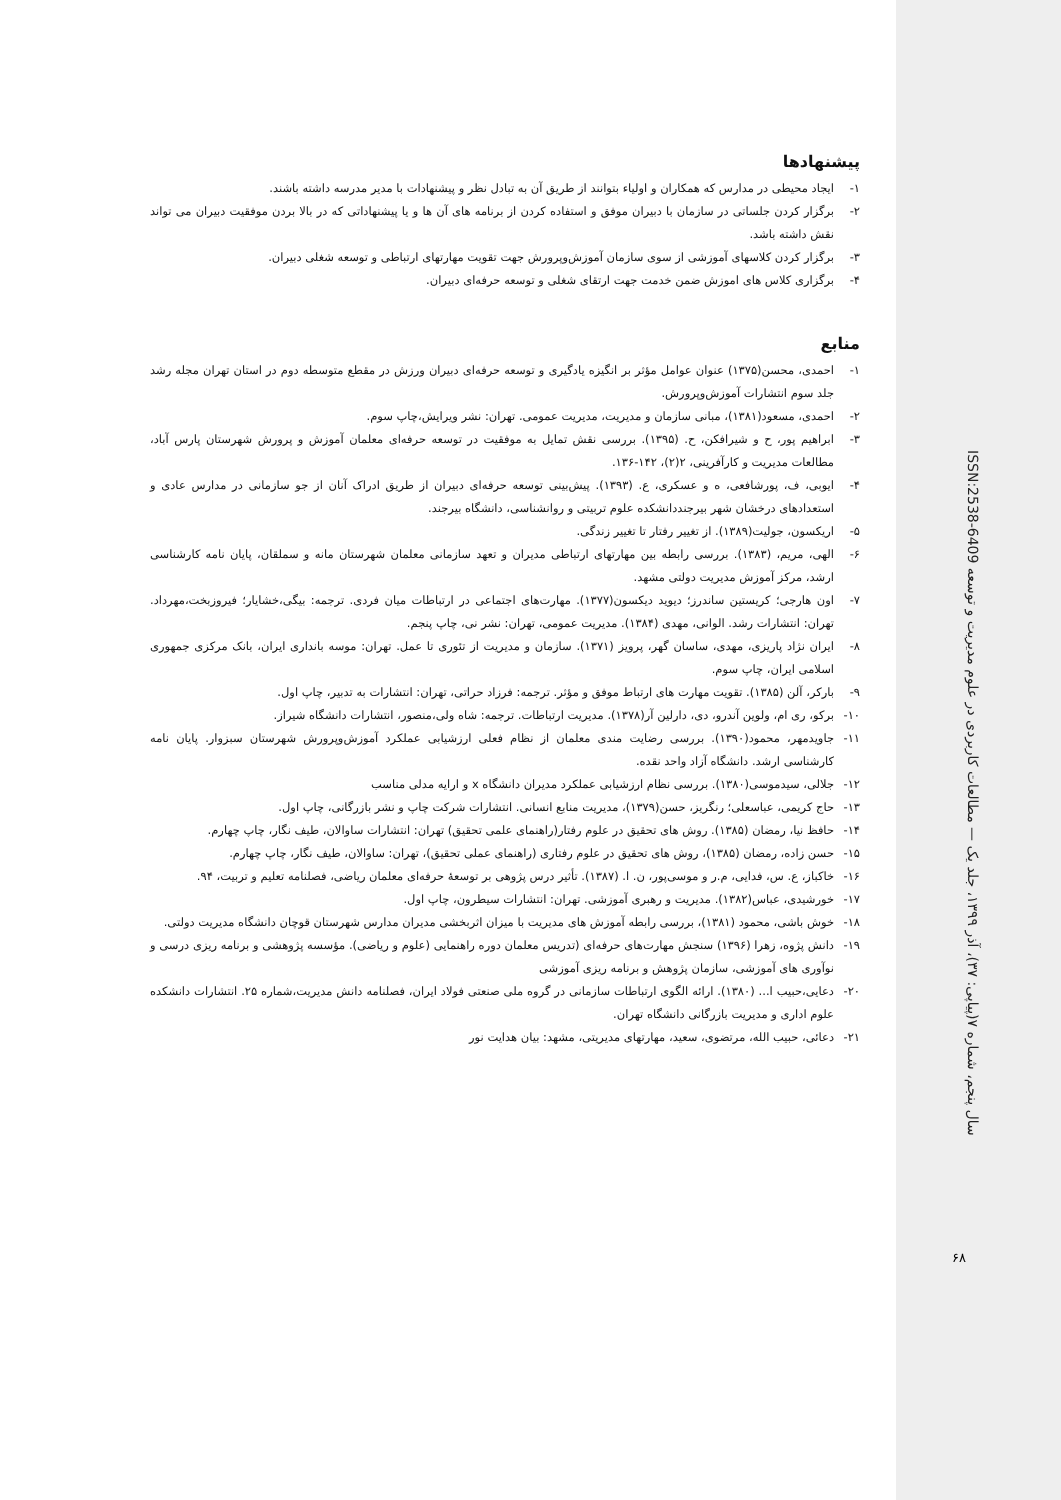پیشنهادها
۱- ایجاد محیطی در مدارس که همکاران و اولیاء بتوانند از طریق آن به تبادل نظر و پیشنهادات با مدیر مدرسه داشته باشند.
۲- برگزار کردن جلساتی در سازمان با دبیران موفق و استفاده کردن از برنامه های آن ها و یا پیشنهاداتی که در بالا بردن موفقیت دبیران می تواند نقش داشته باشد.
۳- برگزار کردن کلاسهای آموزشی از سوی سازمان آموزش‌وپرورش جهت تقویت مهارتهای ارتباطی و توسعه شغلی دبیران.
۴- برگزاری کلاس های اموزش ضمن خدمت جهت ارتقای شغلی و توسعه حرفه‌ای دبیران.
منابع
۱- احمدی، محسن(۱۳۷۵) عنوان عوامل مؤثر بر انگیزه یادگیری و توسعه حرفه‌ای دبیران ورزش در مقطع متوسطه دوم در استان تهران مجله رشد جلد سوم انتشارات آموزش‌وپرورش.
۲- احمدی، مسعود(۱۳۸۱)، مبانی سازمان و مدیریت، مدیریت عمومی. تهران: نشر ویرایش،چاپ سوم.
۳- ابراهیم پور، ح و شیرافکن، ح. (۱۳۹۵). بررسی نقش تمایل به موفقیت در توسعه حرفه‌ای معلمان آموزش و پرورش شهرستان پارس آباد، مطالعات مدیریت و کارآفرینی، ۲(۲)، ۱۴۲-۱۳۶.
۴- ایوبی، ف، پورشافعی، ه و عسکری، ع. (۱۳۹۳). پیش‌بینی توسعه حرفه‌ای دبیران از طریق ادراک آنان از جو سازمانی در مدارس عادی و استعدادهای درخشان شهر بیرجنددانشکده علوم تربیتی و روانشناسی، دانشگاه بیرجند.
۵- اریکسون، جولیت(۱۳۸۹). از تغییر رفتار تا تغییر زندگی.
۶- الهی، مریم، (۱۳۸۳). بررسی رابطه بین مهارتهای ارتباطی مدیران و تعهد سازمانی معلمان شهرستان مانه و سملقان، پایان نامه کارشناسی ارشد، مرکز آموزش مدیریت دولتی مشهد.
۷- اون هارجی؛ کریستین ساندرز؛ دیوید دیکسون(۱۳۷۷). مهارت‌های اجتماعی در ارتباطات میان فردی. ترجمه: بیگی،خشایار؛ فیروزبخت،مهرداد. تهران: انتشارات رشد. الوانی، مهدی (۱۳۸۴). مدیریت عمومی، تهران: نشر نی، چاپ پنجم.
۸- ایران نژاد پاریزی، مهدی، ساسان گهر، پرویز (۱۳۷۱). سازمان و مدیریت از تئوری تا عمل. تهران: موسه بانداری ایران، بانک مرکزی جمهوری اسلامی ایران، چاپ سوم.
۹- بارکر، آلن (۱۳۸۵). تقویت مهارت های ارتباط موفق و مؤثر. ترجمه: فرزاد حراتی، تهران: انتشارات به تدبیر، چاپ اول.
۱۰- برکو، ری ام، ولوین آندرو، دی، دارلین آر(۱۳۷۸). مدیریت ارتباطات. ترجمه: شاه ولی،منصور، انتشارات دانشگاه شیراز.
۱۱- جاویدمهر، محمود(۱۳۹۰). بررسی رضایت مندی معلمان از نظام فعلی ارزشیابی عملکرد آموزش‌وپرورش شهرستان سبزوار. پایان نامه کارشناسی ارشد. دانشگاه آزاد واحد نقده.
۱۲- جلالی، سیدموسی(۱۳۸۰). بررسی نظام ارزشیابی عملکرد مدیران دانشگاه x و ارایه مدلی مناسب
۱۳- حاج کریمی، عباسعلی؛ رنگریز، حسن(۱۳۷۹)، مدیریت منابع انسانی. انتشارات شرکت چاپ و نشر بازرگانی، چاپ اول.
۱۴- حافظ نیا، رمضان (۱۳۸۵). روش های تحقیق در علوم رفتار(راهنمای علمی تحقیق) تهران: انتشارات ساوالان، طیف نگار، چاپ چهارم.
۱۵- حسن زاده، رمضان (۱۳۸۵)، روش های تحقیق در علوم رفتاری (راهنمای عملی تحقیق)، تهران: ساوالان، طیف نگار، چاپ چهارم.
۱۶- خاکباز، ع. س، فدایی، م.ر و موسی‌پور، ن. ا. (۱۳۸۷). تأثیر درس پژوهی بر توسعهٔ حرفه‌ای معلمان ریاضی، فصلنامه تعلیم و تربیت، ۹۴.
۱۷- خورشیدی، عباس(۱۳۸۲). مدیریت و رهبری آموزشی. تهران: انتشارات سیطرون، چاپ اول.
۱۸- خوش باشی، محمود (۱۳۸۱)، بررسی رابطه آموزش های مدیریت با میزان اثربخشی مدیران مدارس شهرستان قوچان دانشگاه مدیریت دولتی.
۱۹- دانش پژوه، زهرا (۱۳۹۶) سنجش مهارت‌های حرفه‌ای (تدریس معلمان دوره راهنمایی (علوم و ریاضی). مؤسسه پژوهشی و برنامه ریزی درسی و نوآوری های آموزشی، سازمان پژوهش و برنامه ریزی آموزشی
۲۰- دعایی،حبیب ا... (۱۳۸۰). ارائه الگوی ارتباطات سازمانی در گروه ملی صنعتی فولاد ایران، فصلنامه دانش مدیریت،شماره ۲۵. انتشارات دانشکده علوم اداری و مدیریت بازرگانی دانشگاه تهران.
۲۱- دعائی، حبیب الله، مرتضوی، سعید، مهارتهای مدیریتی، مشهد: بیان هدایت نور
سال پنجم، شماره ۷(پیاپی: ۳۷)، آذر ۱۳۹۹، جلد یک — مطالعات کاربردی در علوم مدیریت و توسعه ISSN:2538-6409
۶۸